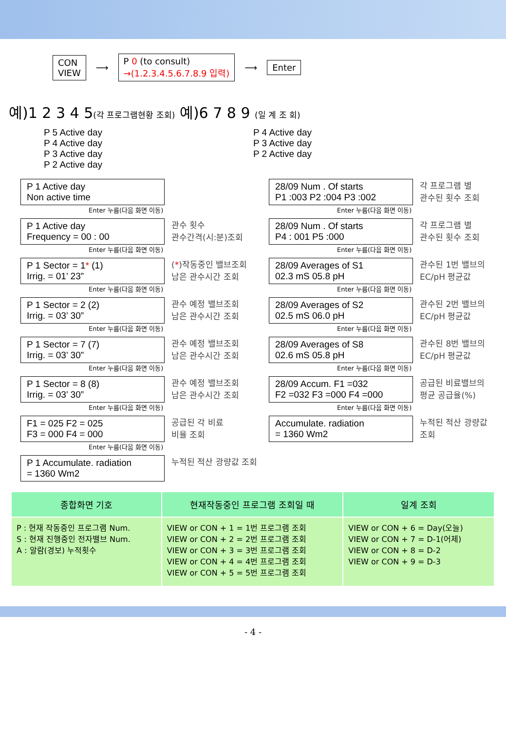CON
VIEW
⟶
P 0 (to consult)
→(1.2.3.4.5.6.7.8.9 입력)
⟶
Enter
예)1 2 3 4 5(각 프로그램현황 조회) 예)6 7 8 9 (일 계 조 회)
P 5 Active day
P 4 Active day
P 3 Active day
P 2 Active day
P 4 Active day
P 3 Active day
P 2 Active day
P 1 Active day
Non active time
Enter 누름(다음 화면 이동)
P 1 Active day
Frequency = 00 : 00
관수 횟수
관수간격(시:분)조회
Enter 누름(다음 화면 이동)
P 1 Sector = 1* (1)
Irrig. = 01’ 23”
(*)작동중인 밸브조회
남은 관수시간 조회
Enter 누름(다음 화면 이동)
P 1 Sector = 2 (2)
Irrig. = 03’ 30”
관수 예정 밸브조회
남은 관수시간 조회
Enter 누름(다음 화면 이동)
P 1 Sector = 7 (7)
Irrig. = 03’ 30”
관수 예정 밸브조회
남은 관수시간 조회
Enter 누름(다음 화면 이동)
P 1 Sector = 8 (8)
Irrig. = 03’ 30”
관수 예정 밸브조회
남은 관수시간 조회
Enter 누름(다음 화면 이동)
F1 = 025 F2 = 025
F3 = 000 F4 = 000
공급된 각 비료
비율 조회
Enter 누름(다음 화면 이동)
P 1 Accumulate. radiation
= 1360 Wm2
누적된 적산 광량값 조회
28/09 Num . Of starts
P1 :003 P2 :004 P3 :002
각 프로그램 별
관수된 횟수 조회
Enter 누름(다음 화면 이동)
28/09 Num . Of starts
P4 : 001 P5 :000
각 프로그램 별
관수된 횟수 조회
Enter 누름(다음 화면 이동)
28/09 Averages of S1
02.3 mS 05.8 pH
관수된 1번 밸브의
EC/pH 평균값
Enter 누름(다음 화면 이동)
28/09 Averages of S2
02.5 mS 06.0 pH
관수된 2번 밸브의
EC/pH 평균값
Enter 누름(다음 화면 이동)
28/09 Averages of S8
02.6 mS 05.8 pH
관수된 8번 밸브의
EC/pH 평균값
Enter 누름(다음 화면 이동)
28/09 Accum. F1 =032
F2 =032 F3 =000 F4 =000
공급된 비료밸브의
평균 공급율(%)
Enter 누름(다음 화면 이동)
Accumulate. radiation
= 1360 Wm2
누적된 적산 광량값
조회
| 종합화면 기호 | 현재작동중인 프로그램 조회일 때 | 일계 조회 |
| --- | --- | --- |
| P : 현재 작동중인 프로그램 Num. S : 현재 진행중인 전자밸브 Num. A : 알람(경보) 누적횟수 | VIEW or CON + 1 = 1번 프로그램 조회 VIEW or CON + 2 = 2번 프로그램 조회 VIEW or CON + 3 = 3번 프로그램 조회 VIEW or CON + 4 = 4번 프로그램 조회 VIEW or CON + 5 = 5번 프로그램 조회 | VIEW or CON + 6 = Day(오늘) VIEW or CON + 7 = D-1(어제) VIEW or CON + 8 = D-2 VIEW or CON + 9 = D-3 |
- 4 -